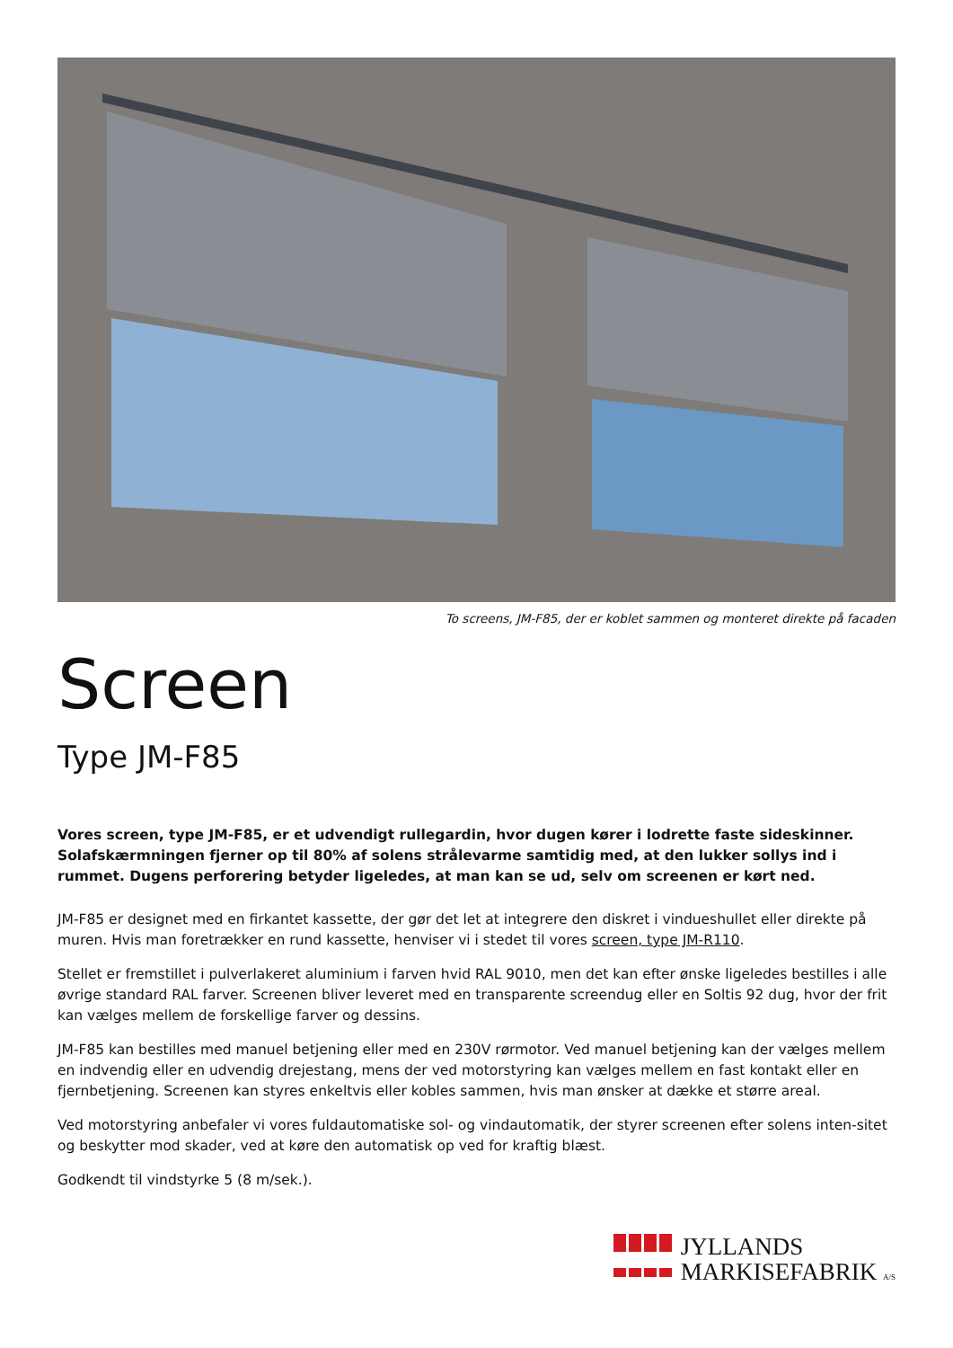To screens, JM-F85, der er koblet sammen og monteret direkte på facaden
Screen
Type JM-F85
Vores screen, type JM-F85, er et udvendigt rullegardin, hvor dugen kører i lodrette faste sideskinner. Solafskærmningen fjerner op til 80% af solens strålevarme samtidig med, at den lukker sollys ind i rummet. Dugens perforering betyder ligeledes, at man kan se ud, selv om screenen er kørt ned.
JM-F85 er designet med en firkantet kassette, der gør det let at integrere den diskret i vindueshullet eller direkte på muren. Hvis man foretrækker en rund kassette, henviser vi i stedet til vores screen, type JM-R110.
Stellet er fremstillet i pulverlakeret aluminium i farven hvid RAL 9010, men det kan efter ønske ligeledes bestilles i alle øvrige standard RAL farver. Screenen bliver leveret med en transparente screendug eller en Soltis 92 dug, hvor der frit kan vælges mellem de forskellige farver og dessins.
JM-F85 kan bestilles med manuel betjening eller med en 230V rørmotor. Ved manuel betjening kan der vælges mellem en indvendig eller en udvendig drejestang, mens der ved motorstyring kan vælges mellem en fast kontakt eller en fjernbetjening. Screenen kan styres enkeltvis eller kobles sammen, hvis man ønsker at dække et større areal.
Ved motorstyring anbefaler vi vores fuldautomatiske sol- og vindautomatik, der styrer screenen efter solens inten-sitet og beskytter mod skader, ved at køre den automatisk op ved for kraftig blæst.
Godkendt til vindstyrke 5 (8 m/sek.).
JYLLANDS
MARKISEFABRIK A/S